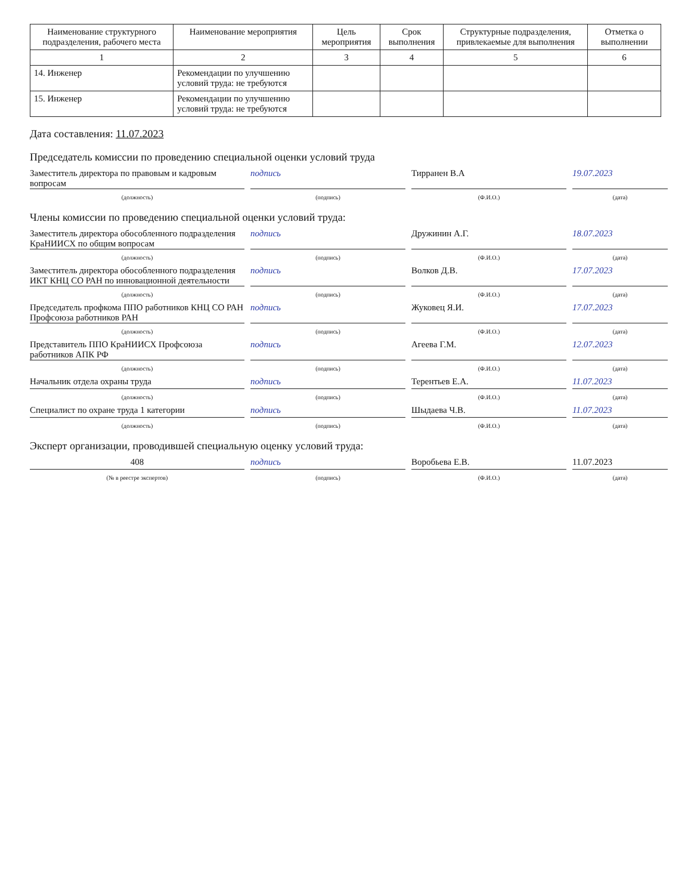| Наименование структурного подразделения, рабочего места | Наименование мероприятия | Цель мероприятия | Срок выполнения | Структурные подразделения, привлекаемые для выполнения | Отметка о выполнении |
| --- | --- | --- | --- | --- | --- |
| 1 | 2 | 3 | 4 | 5 | 6 |
| 14. Инженер | Рекомендации по улучшению условий труда: не требуются | | | | |
| 15. Инженер | Рекомендации по улучшению условий труда: не требуются | | | | |
Дата составления: 11.07.2023
Председатель комиссии по проведению специальной оценки условий труда
Заместитель директора по правовым и кадровым вопросам
подпись
Тирранен В.А
19.07.2023
(должность) (подпись) (Ф.И.О.) (дата)
Члены комиссии по проведению специальной оценки условий труда:
Заместитель директора обособленного подразделения КраНИИСХ по общим вопросам
подпись
Дружинин А.Г.
18.07.2023
(должность) (подпись) (Ф.И.О.) (дата)
Заместитель директора обособленного подразделения ИКТ КНЦ СО РАН по инновационной деятельности
подпись
Волков Д.В.
17.07.2023
(должность) (подпись) (Ф.И.О.) (дата)
Председатель профкома ППО работников КНЦ СО РАН Профсоюза работников РАН
подпись
Жуковец Я.И.
17.07.2023
(должность) (подпись) (Ф.И.О.) (дата)
Представитель ППО КраНИИСХ Профсоюза работников АПК РФ
подпись
Агеева Г.М.
12.07.2023
(должность) (подпись) (Ф.И.О.) (дата)
Начальник отдела охраны труда
подпись
Терентьев Е.А.
11.07.2023
(должность) (подпись) (Ф.И.О.) (дата)
Специалист по охране труда 1 категории
подпись
Шыдаева Ч.В.
11.07.2023
(должность) (подпись) (Ф.И.О.) (дата)
Эксперт организации, проводившей специальную оценку условий труда:
408
подпись
Воробьева Е.В.
11.07.2023
(№ в реестре экспертов) (подпись) (Ф.И.О.) (дата)